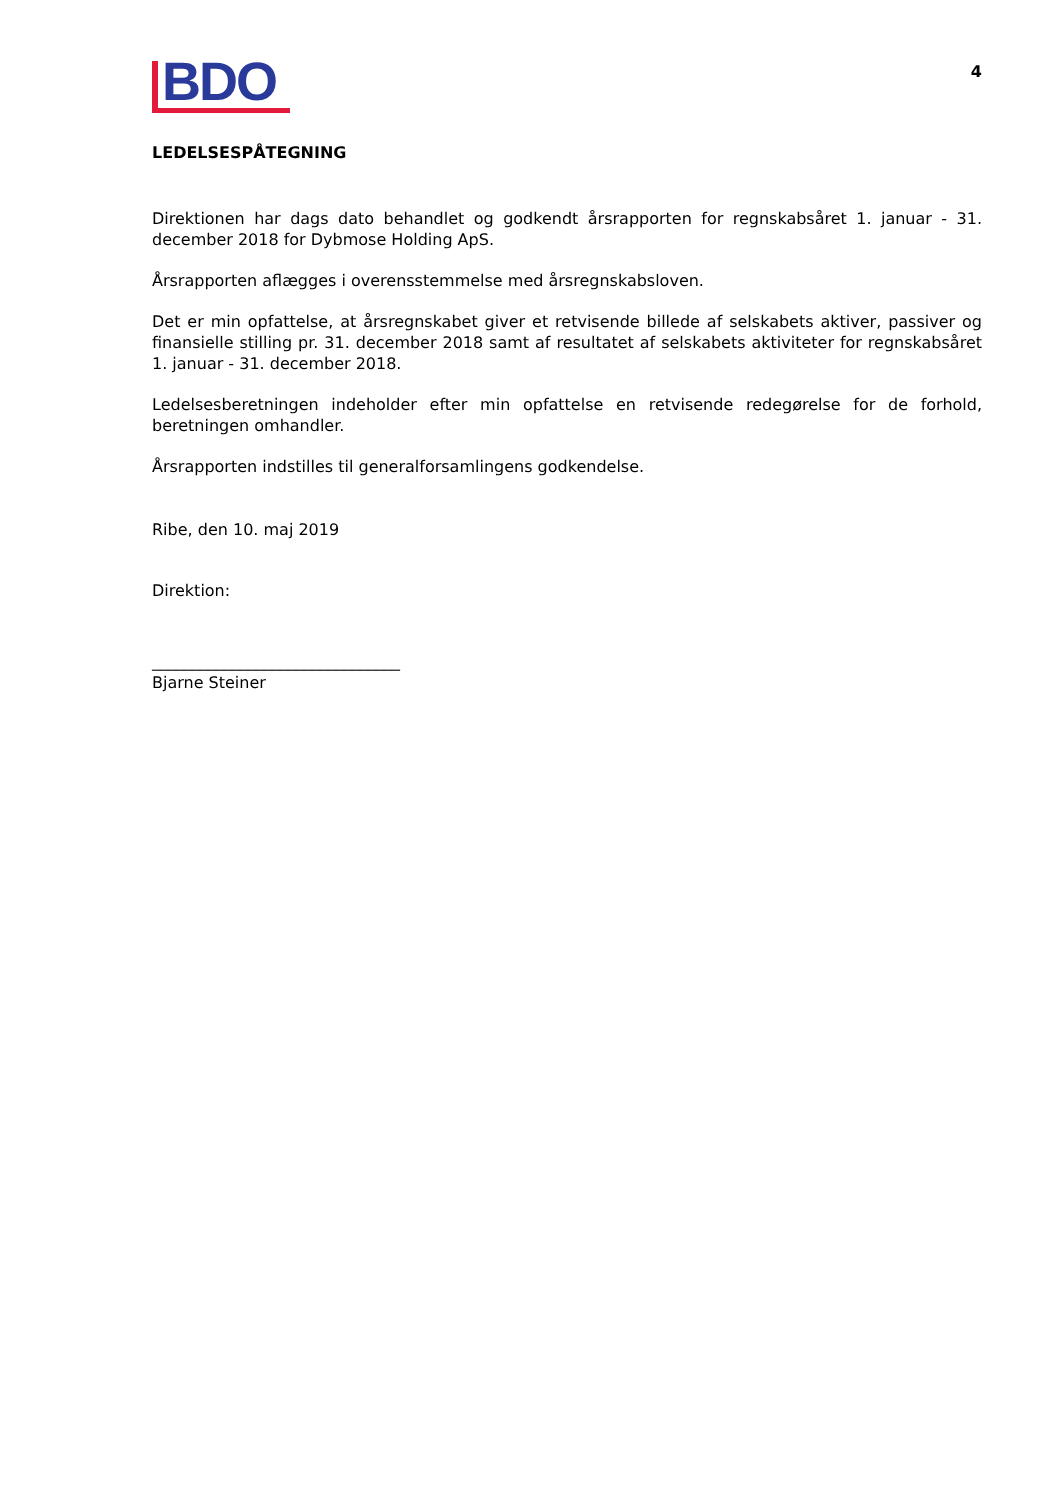BDO
4
LEDELSESPÅTEGNING
Direktionen har dags dato behandlet og godkendt årsrapporten for regnskabsåret 1. januar - 31. december 2018 for Dybmose Holding ApS.
Årsrapporten aflægges i overensstemmelse med årsregnskabsloven.
Det er min opfattelse, at årsregnskabet giver et retvisende billede af selskabets aktiver, passiver og finansielle stilling pr. 31. december 2018 samt af resultatet af selskabets aktiviteter for regnskabsåret 1. januar - 31. december 2018.
Ledelsesberetningen indeholder efter min opfattelse en retvisende redegørelse for de forhold, beretningen omhandler.
Årsrapporten indstilles til generalforsamlingens godkendelse.
Ribe, den 10. maj 2019
Direktion:
_______________________________
Bjarne Steiner